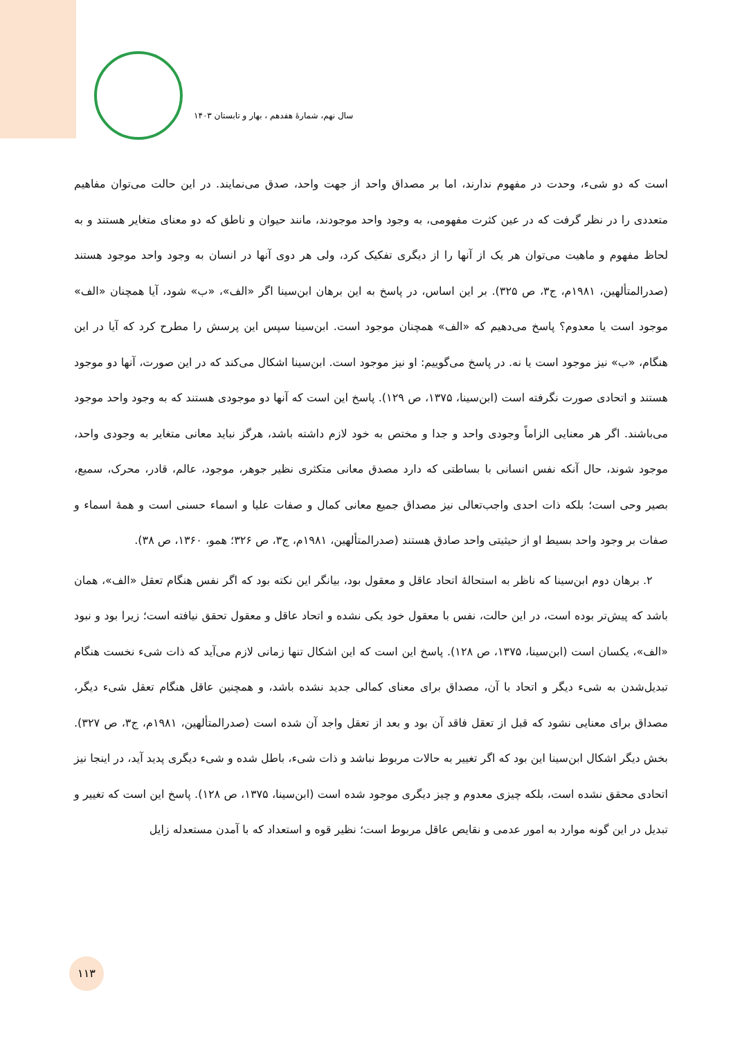سال نهم، شمارهٔ هفدهم ، بهار و تابستان ۱۴۰۳
است که دو شیء، وحدت در مفهوم ندارند، اما بر مصداق واحد از جهت واحد، صدق می‌نمایند. در این حالت می‌توان مفاهیم متعددی را در نظر گرفت که در عین کثرت مفهومی، به وجود واحد موجودند، مانند حیوان و ناطق که دو معنای متغایر هستند و به لحاظ مفهوم و ماهیت می‌توان هر یک از آنها را از دیگری تفکیک کرد، ولی هر دوی آنها در انسان به وجود واحد موجود هستند (صدرالمتألهین، ۱۹۸۱م، ج۳، ص ۳۲۵). بر این اساس، در پاسخ به این برهان ابن‌سینا اگر «الف»، «ب» شود، آیا همچنان «الف» موجود است یا معدوم؟ پاسخ می‌دهیم که «الف» همچنان موجود است. ابن‌سینا سپس این پرسش را مطرح کرد که آیا در این هنگام، «ب» نیز موجود است یا نه. در پاسخ می‌گوییم: او نیز موجود است. ابن‌سینا اشکال می‌کند که در این صورت، آنها دو موجود هستند و اتحادی صورت نگرفته است (ابن‌سینا، ۱۳۷۵، ص ۱۲۹). پاسخ این است که آنها دو موجودی هستند که به وجود واحد موجود می‌باشند. اگر هر معنایی الزاماً وجودی واحد و جدا و مختص به خود لازم داشته باشد، هرگز نباید معانی متغایر به وجودی واحد، موجود شوند، حال آنکه نفس انسانی با بساطتی که دارد مصدق معانی متکثری نظیر جوهر، موجود، عالم، قادر، محرک، سمیع، بصیر وحی است؛ بلکه ذات احدی واجب‌تعالی نیز مصداق جمیع معانی کمال و صفات علیا و اسماء حسنی است و همهٔ اسماء و صفات بر وجود واحد بسیط او از حیثیتی واحد صادق هستند (صدرالمتألهین، ۱۹۸۱م، ج۳، ص ۳۲۶؛ همو، ۱۳۶۰، ص ۳۸).
۲. برهان دوم ابن‌سینا که ناظر به استحالهٔ اتحاد عاقل و معقول بود، بیانگر این نکته بود که اگر نفس هنگام تعقل «الف»، همان باشد که پیش‌تر بوده است، در این حالت، نفس با معقول خود یکی نشده و اتحاد عاقل و معقول تحقق نیافته است؛ زیرا بود و نبود «الف»، یکسان است (ابن‌سینا، ۱۳۷۵، ص ۱۲۸). پاسخ این است که این اشکال تنها زمانی لازم می‌آید که ذات شیء نخست هنگام تبدیل‌شدن به شیء دیگر و اتحاد با آن، مصداق برای معنای کمالی جدید نشده باشد، و همچنین عاقل هنگام تعقل شیء دیگر، مصداق برای معنایی نشود که قبل از تعقل فاقد آن بود و بعد از تعقل واجد آن شده است (صدرالمتألهین، ۱۹۸۱م، ج۳، ص ۳۲۷). بخش دیگر اشکال ابن‌سینا این بود که اگر تغییر به حالات مربوط نباشد و ذات شیء، باطل شده و شیء دیگری پدید آید، در اینجا نیز اتحادی محقق نشده است، بلکه چیزی معدوم و چیز دیگری موجود شده است (ابن‌سینا، ۱۳۷۵، ص ۱۲۸). پاسخ این است که تغییر و تبدیل در این گونه موارد به امور عدمی و نقایص عاقل مربوط است؛ نظیر قوه و استعداد که با آمدن مستعدله زایل
۱۱۳